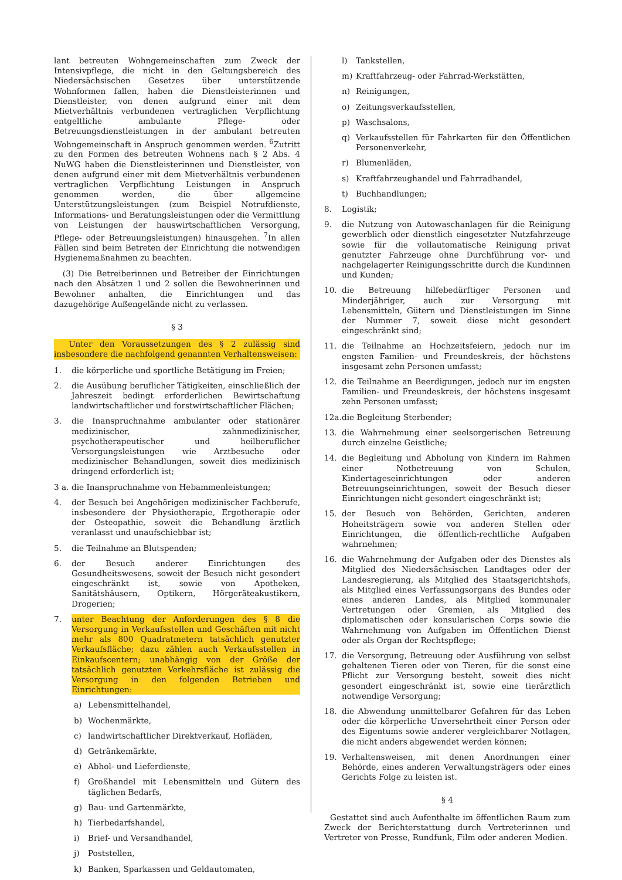lant betreuten Wohngemeinschaften zum Zweck der Intensivpflege, die nicht in den Geltungsbereich des Niedersächsischen Gesetzes über unterstützende Wohnformen fallen, haben die Dienstleisterinnen und Dienstleister, von denen aufgrund einer mit dem Mietverhältnis verbundenen vertraglichen Verpflichtung entgeltliche ambulante Pflege- oder Betreuungsdienstleistungen in der ambulant betreuten Wohngemeinschaft in Anspruch genommen werden. <sup>6</sup>Zutritt zu den Formen des betreuten Wohnens nach § 2 Abs. 4 NuWG haben die Dienstleisterinnen und Dienstleister, von denen aufgrund einer mit dem Mietverhältnis verbundenen vertraglichen Verpflichtung Leistungen in Anspruch genommen werden, die über allgemeine Unterstützungsleistungen (zum Beispiel Notrufdienste, Informations- und Beratungsleistungen oder die Vermittlung von Leistungen der hauswirtschaftlichen Versorgung, Pflege- oder Betreuungsleistungen) hinausgehen. <sup>7</sup>In allen Fällen sind beim Betreten der Einrichtung die notwendigen Hygienemaßnahmen zu beachten.
(3) Die Betreiberinnen und Betreiber der Einrichtungen nach den Absätzen 1 und 2 sollen die Bewohnerinnen und Bewohner anhalten, die Einrichtungen und das dazugehörige Außengelände nicht zu verlassen.
§ 3
Unter den Voraussetzungen des § 2 zulässig sind insbesondere die nachfolgend genannten Verhaltensweisen:
1. die körperliche und sportliche Betätigung im Freien;
2. die Ausübung beruflicher Tätigkeiten, einschließlich der Jahreszeit bedingt erforderlichen Bewirtschaftung landwirtschaftlicher und forstwirtschaftlicher Flächen;
3. die Inanspruchnahme ambulanter oder stationärer medizinischer, zahnmedizinischer, psychotherapeutischer und heilberuflicher Versorgungsleistungen wie Arztbesuche oder medizinischer Behandlungen, soweit dies medizinisch dringend erforderlich ist;
3 a. die Inanspruchnahme von Hebammenleistungen;
4. der Besuch bei Angehörigen medizinischer Fachberufe, insbesondere der Physiotherapie, Ergotherapie oder der Osteopathie, soweit die Behandlung ärztlich veranlasst und unaufschiebbar ist;
5. die Teilnahme an Blutspenden;
6. der Besuch anderer Einrichtungen des Gesundheitswesens, soweit der Besuch nicht gesondert eingeschränkt ist, sowie von Apotheken, Sanitätshäusern, Optikern, Hörgeräteakustikern, Drogerien;
7. unter Beachtung der Anforderungen des § 8 die Versorgung in Verkaufsstellen und Geschäften mit nicht mehr als 800 Quadratmetern tatsächlich genutzter Verkaufsfläche; dazu zählen auch Verkaufsstellen in Einkaufscentern; unabhängig von der Größe der tatsächlich genutzten Verkehrsfläche ist zulässig die Versorgung in den folgenden Betrieben und Einrichtungen:
a) Lebensmittelhandel,
b) Wochenmärkte,
c) landwirtschaftlicher Direktverkauf, Hofläden,
d) Getränkemärkte,
e) Abhol- und Lieferdienste,
f) Großhandel mit Lebensmitteln und Gütern des täglichen Bedarfs,
g) Bau- und Gartenmärkte,
h) Tierbedarfshandel,
i) Brief- und Versandhandel,
j) Poststellen,
k) Banken, Sparkassen und Geldautomaten,
l) Tankstellen,
m) Kraftfahrzeug- oder Fahrrad-Werkstätten,
n) Reinigungen,
o) Zeitungsverkaufsstellen,
p) Waschsalons,
q) Verkaufsstellen für Fahrkarten für den Öffentlichen Personenverkehr,
r) Blumenläden,
s) Kraftfahrzeughandel und Fahrradhandel,
t) Buchhandlungen;
8. Logistik;
9. die Nutzung von Autowaschanlagen für die Reinigung gewerblich oder dienstlich eingesetzter Nutzfahrzeuge sowie für die vollautomatische Reinigung privat genutzter Fahrzeuge ohne Durchführung vor- und nachgelagerter Reinigungsschritte durch die Kundinnen und Kunden;
10. die Betreuung hilfebedürftiger Personen und Minderjähriger, auch zur Versorgung mit Lebensmitteln, Gütern und Dienstleistungen im Sinne der Nummer 7, soweit diese nicht gesondert eingeschränkt sind;
11. die Teilnahme an Hochzeitsfeiern, jedoch nur im engsten Familien- und Freundeskreis, der höchstens insgesamt zehn Personen umfasst;
12. die Teilnahme an Beerdigungen, jedoch nur im engsten Familien- und Freundeskreis, der höchstens insgesamt zehn Personen umfasst;
12a. die Begleitung Sterbender;
13. die Wahrnehmung einer seelsorgerischen Betreuung durch einzelne Geistliche;
14. die Begleitung und Abholung von Kindern im Rahmen einer Notbetreuung von Schulen, Kindertageseinrichtungen oder anderen Betreuungseinrichtungen, soweit der Besuch dieser Einrichtungen nicht gesondert eingeschränkt ist;
15. der Besuch von Behörden, Gerichten, anderen Hoheitsträgern sowie von anderen Stellen oder Einrichtungen, die öffentlich-rechtliche Aufgaben wahrnehmen;
16. die Wahrnehmung der Aufgaben oder des Dienstes als Mitglied des Niedersächsischen Landtages oder der Landesregierung, als Mitglied des Staatsgerichtshofs, als Mitglied eines Verfassungsorgans des Bundes oder eines anderen Landes, als Mitglied kommunaler Vertretungen oder Gremien, als Mitglied des diplomatischen oder konsularischen Corps sowie die Wahrnehmung von Aufgaben im Öffentlichen Dienst oder als Organ der Rechtspflege;
17. die Versorgung, Betreuung oder Ausführung von selbst gehaltenen Tieren oder von Tieren, für die sonst eine Pflicht zur Versorgung besteht, soweit dies nicht gesondert eingeschränkt ist, sowie eine tierärztlich notwendige Versorgung;
18. die Abwendung unmittelbarer Gefahren für das Leben oder die körperliche Unversehrtheit einer Person oder des Eigentums sowie anderer vergleichbarer Notlagen, die nicht anders abgewendet werden können;
19. Verhaltensweisen, mit denen Anordnungen einer Behörde, eines anderen Verwaltungsträgers oder eines Gerichts Folge zu leisten ist.
§ 4
Gestattet sind auch Aufenthalte im öffentlichen Raum zum Zweck der Berichterstattung durch Vertreterinnen und Vertreter von Presse, Rundfunk, Film oder anderen Medien.